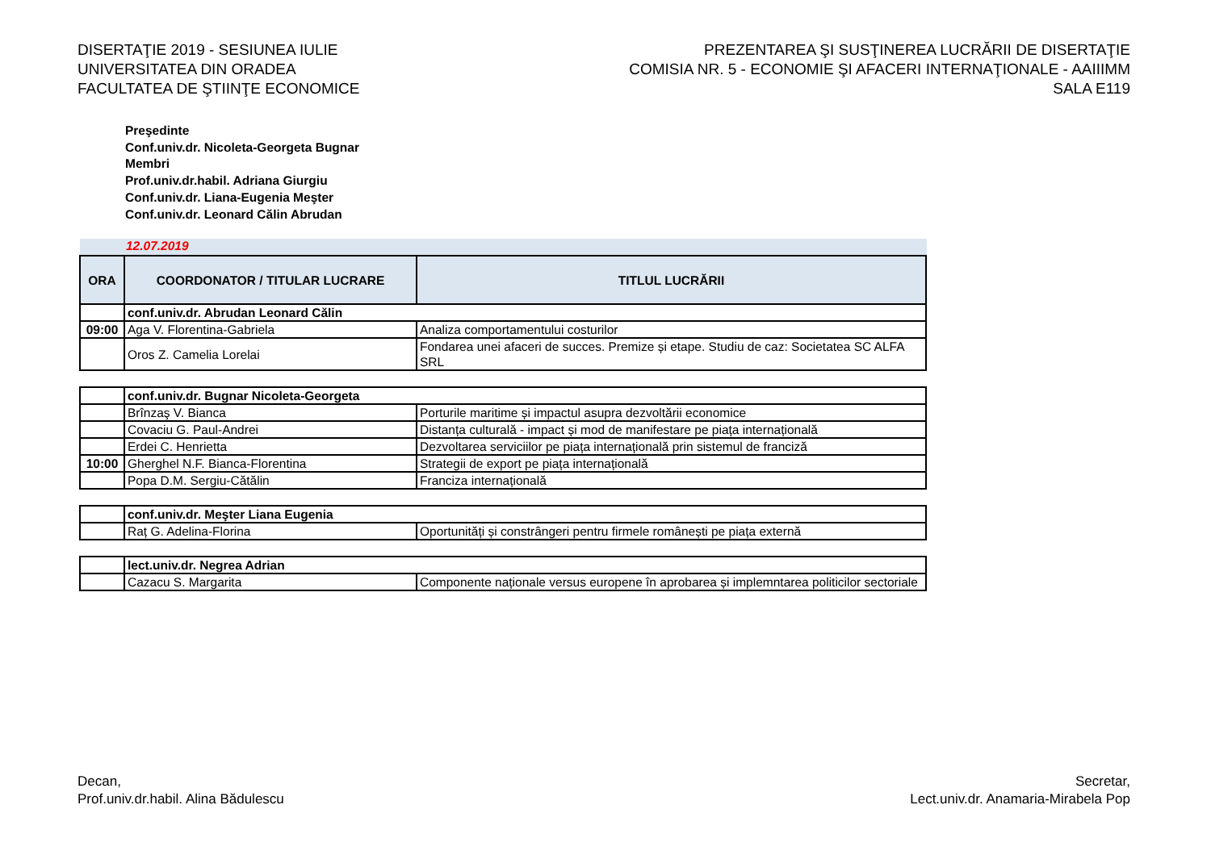DISERTAŢIE 2019 - SESIUNEA IULIE
UNIVERSITATEA DIN ORADEA
FACULTATEA DE ŞTIINŢE ECONOMICE
PREZENTAREA ŞI SUSŢINEREA LUCRĂRII DE DISERTAŢIE
COMISIA NR. 5 - ECONOMIE ŞI AFACERI INTERNAŢIONALE - AAIIIMM
SALA E119
Preşedinte
Conf.univ.dr. Nicoleta-Georgeta Bugnar
Membri
Prof.univ.dr.habil. Adriana Giurgiu
Conf.univ.dr. Liana-Eugenia Meşter
Conf.univ.dr. Leonard Călin Abrudan
12.07.2019
| ORA | COORDONATOR / TITULAR LUCRARE | TITLUL LUCRĂRII |
| --- | --- | --- |
| | conf.univ.dr. Abrudan Leonard Călin | |
| 09:00 | Aga V. Florentina-Gabriela | Analiza comportamentului costurilor |
| | Oros Z. Camelia Lorelai | Fondarea unei afaceri de succes. Premize și etape. Studiu de caz: Societatea SC ALFA SRL |
| | conf.univ.dr. Bugnar Nicoleta-Georgeta | |
| | Brînzaş V. Bianca | Porturile maritime și impactul asupra dezvoltării economice |
| | Covaciu G. Paul-Andrei | Distanța culturală - impact și mod de manifestare pe piața internațională |
| | Erdei C. Henrietta | Dezvoltarea serviciilor pe piața internațională prin sistemul de franciză |
| 10:00 | Gherghel N.F. Bianca-Florentina | Strategii de export pe piața internațională |
| | Popa D.M. Sergiu-Cătălin | Franciza internațională |
| | conf.univ.dr. Meşter Liana Eugenia | |
| | Raț G. Adelina-Florina | Oportunități și constrângeri pentru firmele românești pe piața externă |
| | lect.univ.dr. Negrea Adrian | |
| | Cazacu S. Margarita | Componente naționale versus europene în aprobarea și implemntarea politicilor sectoriale |
Decan,
Prof.univ.dr.habil. Alina Bădulescu
Secretar,
Lect.univ.dr. Anamaria-Mirabela Pop